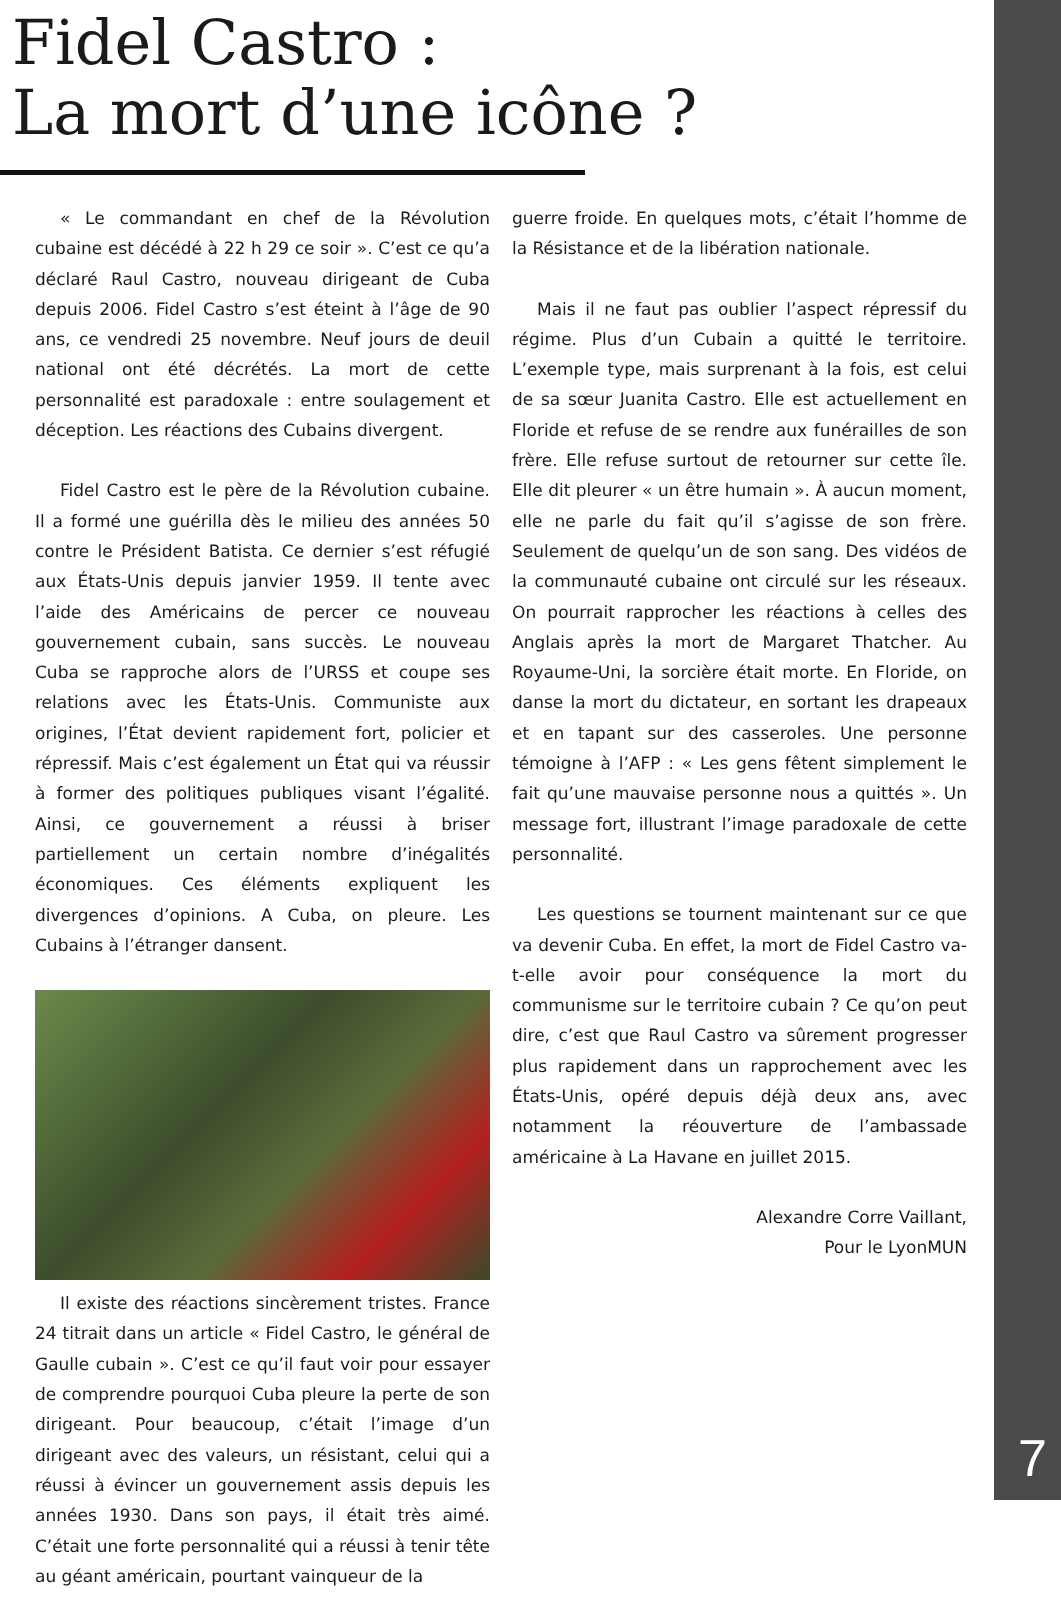Fidel Castro :
La mort d’une icône ?
« Le commandant en chef de la Révolution cubaine est décédé à 22 h 29 ce soir ». C’est ce qu’a déclaré Raul Castro, nouveau dirigeant de Cuba depuis 2006. Fidel Castro s’est éteint à l’âge de 90 ans, ce vendredi 25 novembre. Neuf jours de deuil national ont été décrétés. La mort de cette personnalité est paradoxale : entre soulagement et déception. Les réactions des Cubains divergent.
Fidel Castro est le père de la Révolution cubaine. Il a formé une guérilla dès le milieu des années 50 contre le Président Batista. Ce dernier s’est réfugié aux États-Unis depuis janvier 1959. Il tente avec l’aide des Américains de percer ce nouveau gouvernement cubain, sans succès. Le nouveau Cuba se rapproche alors de l’URSS et coupe ses relations avec les États-Unis. Communiste aux origines, l’État devient rapidement fort, policier et répressif. Mais c’est également un État qui va réussir à former des politiques publiques visant l’égalité. Ainsi, ce gouvernement a réussi à briser partiellement un certain nombre d’inégalités économiques. Ces éléments expliquent les divergences d’opinions. A Cuba, on pleure. Les Cubains à l’étranger dansent.
Il existe des réactions sincèrement tristes. France 24 titrait dans un article « Fidel Castro, le général de Gaulle cubain ». C’est ce qu’il faut voir pour essayer de comprendre pourquoi Cuba pleure la perte de son dirigeant. Pour beaucoup, c’était l’image d’un dirigeant avec des valeurs, un résistant, celui qui a réussi à évincer un gouvernement assis depuis les années 1930. Dans son pays, il était très aimé. C’était une forte personnalité qui a réussi à tenir tête au géant américain, pourtant vainqueur de la
guerre froide. En quelques mots, c’était l’homme de la Résistance et de la libération nationale.
Mais il ne faut pas oublier l’aspect répressif du régime. Plus d’un Cubain a quitté le territoire. L’exemple type, mais surprenant à la fois, est celui de sa sœur Juanita Castro. Elle est actuellement en Floride et refuse de se rendre aux funérailles de son frère. Elle refuse surtout de retourner sur cette île. Elle dit pleurer « un être humain ». À aucun moment, elle ne parle du fait qu’il s’agisse de son frère. Seulement de quelqu’un de son sang. Des vidéos de la communauté cubaine ont circulé sur les réseaux. On pourrait rapprocher les réactions à celles des Anglais après la mort de Margaret Thatcher. Au Royaume-Uni, la sorcière était morte. En Floride, on danse la mort du dictateur, en sortant les drapeaux et en tapant sur des casseroles. Une personne témoigne à l’AFP : « Les gens fêtent simplement le fait qu’une mauvaise personne nous a quittés ». Un message fort, illustrant l’image paradoxale de cette personnalité.
Les questions se tournent maintenant sur ce que va devenir Cuba. En effet, la mort de Fidel Castro va-t-elle avoir pour conséquence la mort du communisme sur le territoire cubain ? Ce qu’on peut dire, c’est que Raul Castro va sûrement progresser plus rapidement dans un rapprochement avec les États-Unis, opéré depuis déjà deux ans, avec notamment la réouverture de l’ambassade américaine à La Havane en juillet 2015.
Alexandre Corre Vaillant,
Pour le LyonMUN
7